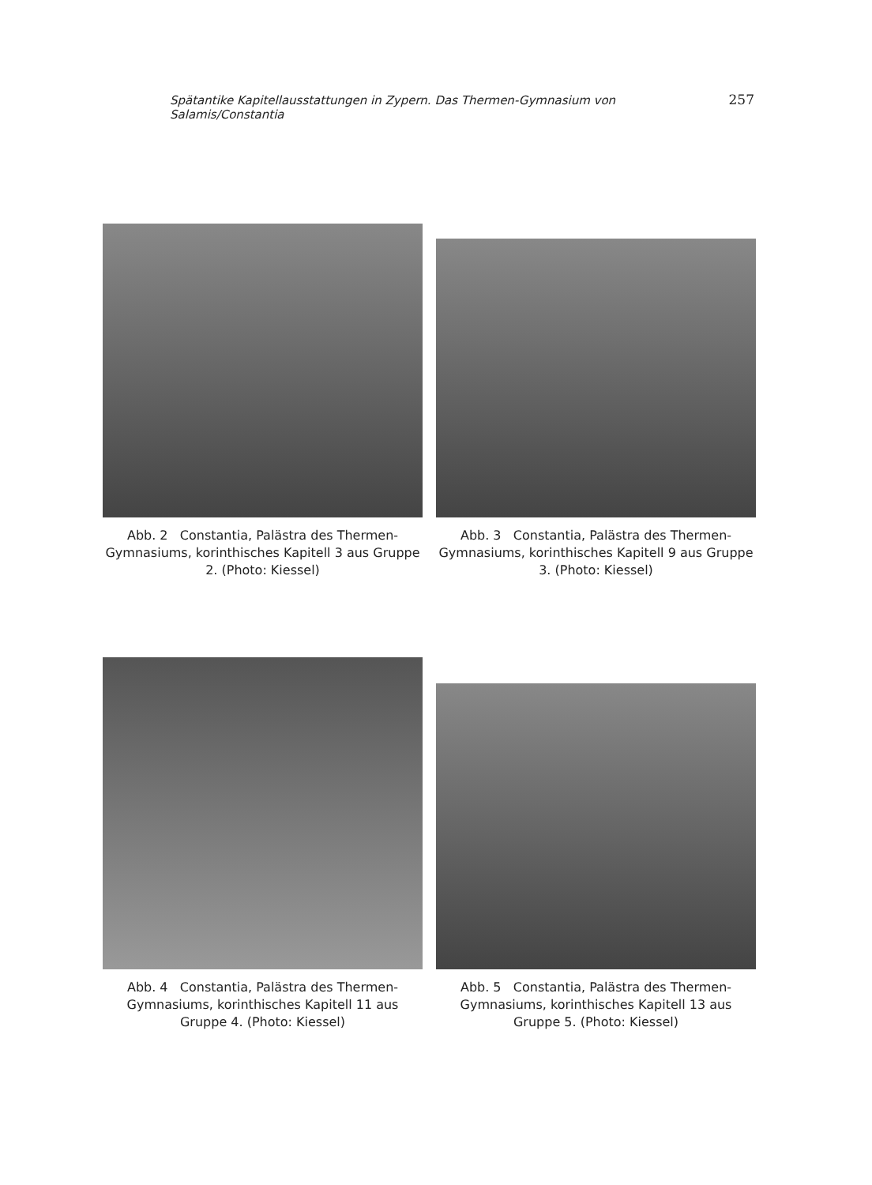Spätantike Kapitellausstattungen in Zypern. Das Thermen-Gymnasium von Salamis/Constantia 257
Abb. 2 Constantia, Palästra des Thermen-Gymnasiums, korinthisches Kapitell 3 aus Gruppe 2. (Photo: Kiessel)
Abb. 3 Constantia, Palästra des Thermen-Gymnasiums, korinthisches Kapitell 9 aus Gruppe 3. (Photo: Kiessel)
Abb. 4 Constantia, Palästra des Thermen-Gymnasiums, korinthisches Kapitell 11 aus Gruppe 4. (Photo: Kiessel)
Abb. 5 Constantia, Palästra des Thermen-Gymnasiums, korinthisches Kapitell 13 aus Gruppe 5. (Photo: Kiessel)